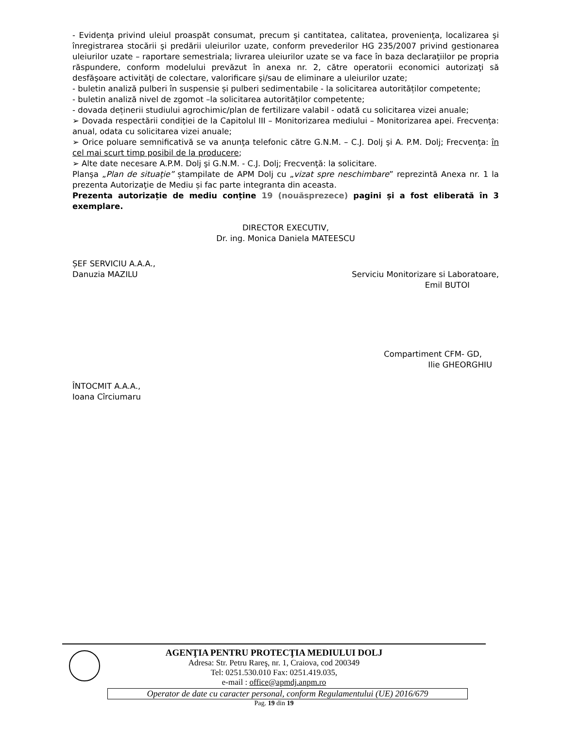- Evidenţa privind uleiul proaspăt consumat, precum şi cantitatea, calitatea, provenienţa, localizarea şi înregistrarea stocării şi predării uleiurilor uzate, conform prevederilor HG 235/2007 privind gestionarea uleiurilor uzate – raportare semestriala; livrarea uleiurilor uzate se va face în baza declaraţiilor pe propria răspundere, conform modelului prevăzut în anexa nr. 2, către operatorii economici autorizaţi să desfăşoare activităţi de colectare, valorificare şi/sau de eliminare a uleiurilor uzate;
- buletin analiză pulberi în suspensie și pulberi sedimentabile - la solicitarea autorităților competente;
- buletin analiză nivel de zgomot –la solicitarea autorităților competente;
- dovada deținerii studiului agrochimic/plan de fertilizare valabil - odată cu solicitarea vizei anuale;
➢ Dovada respectării condiţiei de la Capitolul III – Monitorizarea mediului – Monitorizarea apei. Frecvenţa: anual, odata cu solicitarea vizei anuale;
➢ Orice poluare semnificativă se va anunţa telefonic către G.N.M. – C.J. Dolj şi A. P.M. Dolj; Frecvenţa: în cel mai scurt timp posibil de la producere;
➢ Alte date necesare A.P.M. Dolj şi G.N.M. - C.J. Dolj; Frecvenţă: la solicitare.
Planşa „Plan de situaţie” ștampilate de APM Dolj cu „vizat spre neschimbare” reprezintă Anexa nr. 1 la prezenta Autorizaţie de Mediu și fac parte integranta din aceasta.
Prezenta autorizație de mediu conține 19 (nouăsprezece) pagini și a fost eliberată în 3 exemplare.
DIRECTOR EXECUTIV,
Dr. ing. Monica Daniela MATEESCU
ȘEF SERVICIU A.A.A.,
Danuzia MAZILU Serviciu Monitorizare si Laboratoare,
Emil BUTOI
Compartiment CFM- GD,
Ilie GHEORGHIU
ÎNTOCMIT A.A.A.,
Ioana Cîrciumaru
AGENŢIA PENTRU PROTECŢIA MEDIULUI DOLJ
Adresa: Str. Petru Rareş, nr. 1, Craiova, cod 200349
Tel: 0251.530.010 Fax: 0251.419.035,
e-mail : office@apmdj.anpm.ro
Operator de date cu caracter personal, conform Regulamentului (UE) 2016/679
Pag. 19 din 19